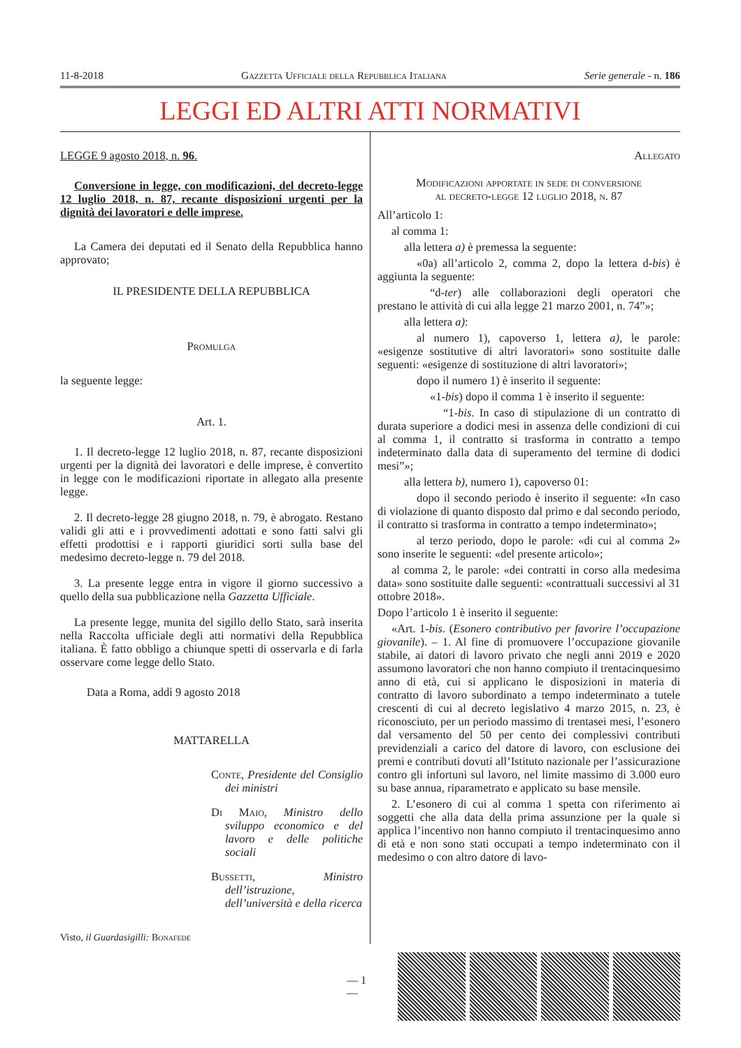11-8-2018 Gazzetta Ufficiale della Repubblica Italiana Serie generale - n. 186
LEGGI ED ALTRI ATTI NORMATIVI
LEGGE 9 agosto 2018, n. 96.
Conversione in legge, con modificazioni, del decreto-legge 12 luglio 2018, n. 87, recante disposizioni urgenti per la dignità dei lavoratori e delle imprese.
La Camera dei deputati ed il Senato della Repubblica hanno approvato;
IL PRESIDENTE DELLA REPUBBLICA
Promulga
la seguente legge:
Art. 1.
1. Il decreto-legge 12 luglio 2018, n. 87, recante disposizioni urgenti per la dignità dei lavoratori e delle imprese, è convertito in legge con le modificazioni riportate in allegato alla presente legge.
2. Il decreto-legge 28 giugno 2018, n. 79, è abrogato. Restano validi gli atti e i provvedimenti adottati e sono fatti salvi gli effetti prodottisi e i rapporti giuridici sorti sulla base del medesimo decreto-legge n. 79 del 2018.
3. La presente legge entra in vigore il giorno successivo a quello della sua pubblicazione nella Gazzetta Ufficiale.
La presente legge, munita del sigillo dello Stato, sarà inserita nella Raccolta ufficiale degli atti normativi della Repubblica italiana. È fatto obbligo a chiunque spetti di osservarla e di farla osservare come legge dello Stato.
Data a Roma, addì 9 agosto 2018
MATTARELLA
Conte, Presidente del Consiglio dei ministri
Di Maio, Ministro dello sviluppo economico e del lavoro e delle politiche sociali
Bussetti, Ministro dell’istruzione, dell’università e della ricerca
Visto, il Guardasigilli: Bonafede
Allegato
Modificazioni apportate in sede di conversione
al decreto-legge 12 luglio 2018, n. 87
All’articolo 1:
al comma 1:
alla lettera a) è premessa la seguente:
«0a) all’articolo 2, comma 2, dopo la lettera d-bis) è aggiunta la seguente:
“d-ter) alle collaborazioni degli operatori che prestano le attività di cui alla legge 21 marzo 2001, n. 74”»;
alla lettera a):
al numero 1), capoverso 1, lettera a), le parole: «esigenze sostitutive di altri lavoratori» sono sostituite dalle seguenti: «esigenze di sostituzione di altri lavoratori»;
dopo il numero 1) è inserito il seguente:
«1-bis) dopo il comma 1 è inserito il seguente:
“1-bis. In caso di stipulazione di un contratto di durata superiore a dodici mesi in assenza delle condizioni di cui al comma 1, il contratto si trasforma in contratto a tempo indeterminato dalla data di superamento del termine di dodici mesi”»;
alla lettera b), numero 1), capoverso 01:
dopo il secondo periodo è inserito il seguente: «In caso di violazione di quanto disposto dal primo e dal secondo periodo, il contratto si trasforma in contratto a tempo indeterminato»;
al terzo periodo, dopo le parole: «di cui al comma 2» sono inserite le seguenti: «del presente articolo»;
al comma 2, le parole: «dei contratti in corso alla medesima data» sono sostituite dalle seguenti: «contrattuali successivi al 31 ottobre 2018».
Dopo l’articolo 1 è inserito il seguente:
«Art. 1-bis. (Esonero contributivo per favorire l’occupazione giovanile). – 1. Al fine di promuovere l’occupazione giovanile stabile, ai datori di lavoro privato che negli anni 2019 e 2020 assumono lavoratori che non hanno compiuto il trentacinquesimo anno di età, cui si applicano le disposizioni in materia di contratto di lavoro subordinato a tempo indeterminato a tutele crescenti di cui al decreto legislativo 4 marzo 2015, n. 23, è riconosciuto, per un periodo massimo di trentasei mesi, l’esonero dal versamento del 50 per cento dei complessivi contributi previdenziali a carico del datore di lavoro, con esclusione dei premi e contributi dovuti all’Istituto nazionale per l’assicurazione contro gli infortuni sul lavoro, nel limite massimo di 3.000 euro su base annua, riparametrato e applicato su base mensile.
2. L’esonero di cui al comma 1 spetta con riferimento ai soggetti che alla data della prima assunzione per la quale si applica l’incentivo non hanno compiuto il trentacinquesimo anno di età e non sono stati occupati a tempo indeterminato con il medesimo o con altro datore di lavo-
— 1 —